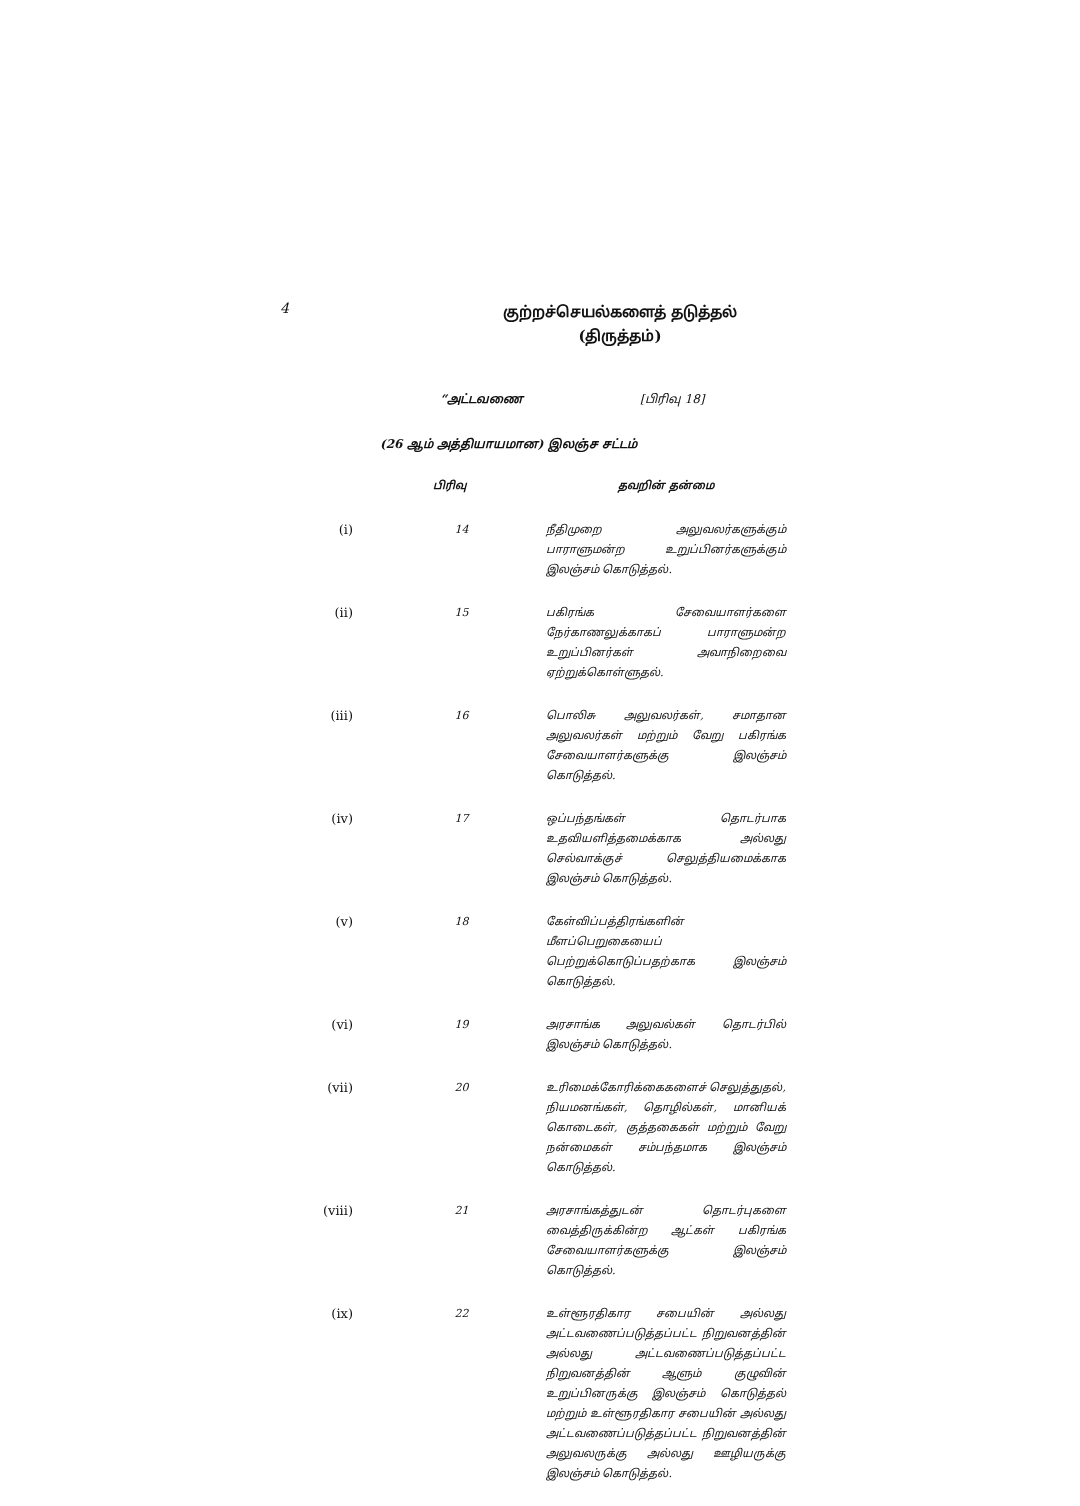4
குற்றச்செயல்களைத் தடுத்தல்
(திருத்தம்)
“அட்டவணை [பிரிவு 18]
(26 ஆம் அத்தியாயமான) இலஞ்ச சட்டம்
| | பிரிவு | தவறின் தன்மை |
| --- | --- | --- |
| (i) | 14 | நீதிமுறை அலுவலர்களுக்கும் பாராளுமன்ற உறுப்பினர்களுக்கும் இலஞ்சம் கொடுத்தல். |
| (ii) | 15 | பகிரங்க சேவையாளர்களை நேர்காணலுக்காகப் பாராளுமன்ற உறுப்பினர்கள் அவாநிறைவை ஏற்றுக்கொள்ளுதல். |
| (iii) | 16 | பொலிசு அலுவலர்கள், சமாதான அலுவலர்கள் மற்றும் வேறு பகிரங்க சேவையாளர்களுக்கு இலஞ்சம் கொடுத்தல். |
| (iv) | 17 | ஒப்பந்தங்கள் தொடர்பாக உதவியளித்தமைக்காக அல்லது செல்வாக்குச் செலுத்தியமைக்காக இலஞ்சம் கொடுத்தல். |
| (v) | 18 | கேள்விப்பத்திரங்களின் மீளப்பெறுகையைப் பெற்றுக்கொடுப்பதற்காக இலஞ்சம் கொடுத்தல். |
| (vi) | 19 | அரசாங்க அலுவல்கள் தொடர்பில் இலஞ்சம் கொடுத்தல். |
| (vii) | 20 | உரிமைக்கோரிக்கைகளைச் செலுத்துதல், நியமனங்கள், தொழில்கள், மானியக் கொடைகள், குத்தகைகள் மற்றும் வேறு நன்மைகள் சம்பந்தமாக இலஞ்சம் கொடுத்தல். |
| (viii) | 21 | அரசாங்கத்துடன் தொடர்புகளை வைத்திருக்கின்ற ஆட்கள் பகிரங்க சேவையாளர்களுக்கு இலஞ்சம் கொடுத்தல். |
| (ix) | 22 | உள்ளூரதிகார சபையின் அல்லது அட்டவணைப்படுத்தப்பட்ட நிறுவனத்தின் அல்லது அட்டவணைப்படுத்தப்பட்ட நிறுவனத்தின் ஆளும் குழுவின் உறுப்பினருக்கு இலஞ்சம் கொடுத்தல் மற்றும் உள்ளூரதிகார சபையின் அல்லது அட்டவணைப்படுத்தப்பட்ட நிறுவனத்தின் அலுவலருக்கு அல்லது ஊழியருக்கு இலஞ்சம் கொடுத்தல். |